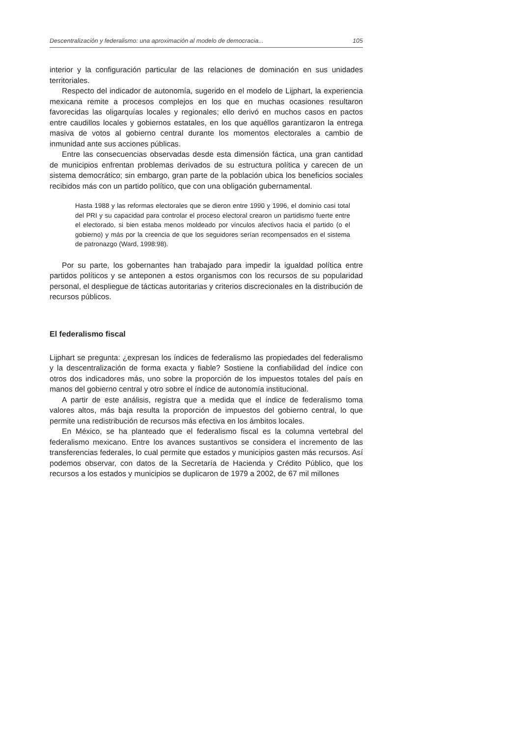Descentralización y federalismo: una aproximación al modelo de democracia... 105
interior y la configuración particular de las relaciones de dominación en sus unidades territoriales.
Respecto del indicador de autonomía, sugerido en el modelo de Lijphart, la experiencia mexicana remite a procesos complejos en los que en muchas ocasiones resultaron favorecidas las oligarquías locales y regionales; ello derivó en muchos casos en pactos entre caudillos locales y gobiernos estatales, en los que aquéllos garantizaron la entrega masiva de votos al gobierno central durante los momentos electorales a cambio de inmunidad ante sus acciones públicas.
Entre las consecuencias observadas desde esta dimensión fáctica, una gran cantidad de municipios enfrentan problemas derivados de su estructura política y carecen de un sistema democrático; sin embargo, gran parte de la población ubica los beneficios sociales recibidos más con un partido político, que con una obligación gubernamental.
Hasta 1988 y las reformas electorales que se dieron entre 1990 y 1996, el dominio casi total del PRI y su capacidad para controlar el proceso electoral crearon un partidismo fuerte entre el electorado, si bien estaba menos moldeado por vínculos afectivos hacia el partido (o el gobierno) y más por la creencia de que los seguidores serían recompensados en el sistema de patronazgo (Ward, 1998:98).
Por su parte, los gobernantes han trabajado para impedir la igualdad política entre partidos políticos y se anteponen a estos organismos con los recursos de su popularidad personal, el despliegue de tácticas autoritarias y criterios discrecionales en la distribución de recursos públicos.
El federalismo fiscal
Lijphart se pregunta: ¿expresan los índices de federalismo las propiedades del federalismo y la descentralización de forma exacta y fiable? Sostiene la confiabilidad del índice con otros dos indicadores más, uno sobre la proporción de los impuestos totales del país en manos del gobierno central y otro sobre el índice de autonomía institucional.
A partir de este análisis, registra que a medida que el índice de federalismo toma valores altos, más baja resulta la proporción de impuestos del gobierno central, lo que permite una redistribución de recursos más efectiva en los ámbitos locales.
En México, se ha planteado que el federalismo fiscal es la columna vertebral del federalismo mexicano. Entre los avances sustantivos se considera el incremento de las transferencias federales, lo cual permite que estados y municipios gasten más recursos. Así podemos observar, con datos de la Secretaría de Hacienda y Crédito Público, que los recursos a los estados y municipios se duplicaron de 1979 a 2002, de 67 mil millones